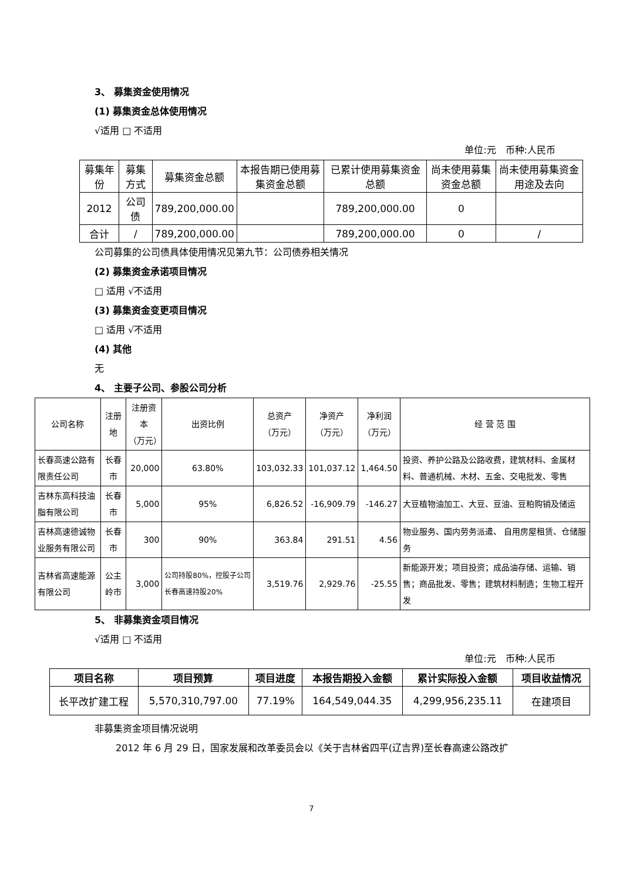3、 募集资金使用情况
(1) 募集资金总体使用情况
√适用 □ 不适用
单位:元　币种:人民币
| 募集年份 | 募集方式 | 募集资金总额 | 本报告期已使用募集资金总额 | 已累计使用募集资金总额 | 尚未使用募集资金总额 | 尚未使用募集资金用途及去向 |
| 2012 | 公司债 | 789,200,000.00 | | 789,200,000.00 | 0 | |
| 合计 | / | 789,200,000.00 | | 789,200,000.00 | 0 | / |
公司募集的公司债具体使用情况见第九节：公司债券相关情况
(2) 募集资金承诺项目情况
□ 适用 √不适用
(3) 募集资金变更项目情况
□ 适用 √不适用
(4) 其他
无
4、 主要子公司、参股公司分析
| 公司名称 | 注册地 | 注册资本 （万元） | 出资比例 | 总资产 （万元） | 净资产 （万元） | 净利润 （万元） | 经 营 范 围 |
| 长春高速公路有限责任公司 | 长春市 | 20,000 | 63.80% | 103,032.33 | 101,037.12 | 1,464.50 | 投资、养护公路及公路收费，建筑材料、金属材料、普通机械、木材、五金、交电批发、零售 |
| 吉林东高科技油脂有限公司 | 长春市 | 5,000 | 95% | 6,826.52 | -16,909.79 | -146.27 | 大豆植物油加工、大豆、豆油、豆粕购销及储运 |
| 吉林高速德诚物业服务有限公司 | 长春市 | 300 | 90% | 363.84 | 291.51 | 4.56 | 物业服务、国内劳务派遣、 自用房屋租赁、仓储服务 |
| 吉林省高速能源有限公司 | 公主岭市 | 3,000 | 公司持股80%，控股子公司长春高速持股20% | 3,519.76 | 2,929.76 | -25.55 | 新能源开发；项目投资；成品油存储、运输、销售；商品批发、零售；建筑材料制造；生物工程开发 |
5、 非募集资金项目情况
√适用 □ 不适用
单位:元　币种:人民币
| 项目名称 | 项目预算 | 项目进度 | 本报告期投入金额 | 累计实际投入金额 | 项目收益情况 |
| --- | --- | --- | --- | --- | --- |
| 长平改扩建工程 | 5,570,310,797.00 | 77.19% | 164,549,044.35 | 4,299,956,235.11 | 在建项目 |
非募集资金项目情况说明
2012 年 6 月 29 日，国家发展和改革委员会以《关于吉林省四平(辽吉界)至长春高速公路改扩
7